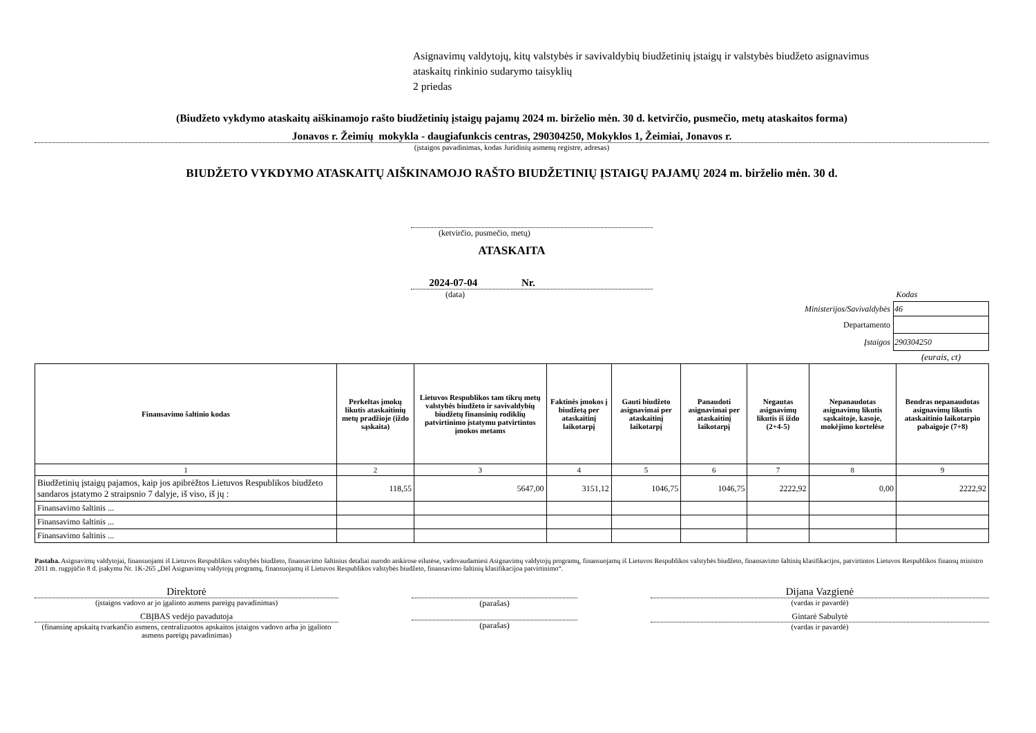Asignavimų valdytojų, kitų valstybės ir savivaldybių biudžetinių įstaigų ir valstybės biudžeto asignavimus
ataskaitų rinkinio sudarymo taisyklių
2 priedas
(Biudžeto vykdymo ataskaitų aiškinamojo rašto biudžetinių įstaigų pajamų 2024 m. birželio mėn. 30 d. ketvirčio, pusmečio, metų ataskaitos forma)
Jonavos r. Žeimių mokykla - daugiafunkcis centras, 290304250, Mokyklos 1, Žeimiai, Jonavos r.
(įstaigos pavadinimas, kodas Juridinių asmenų registre, adresas)
BIUDŽETO VYKDYMO ATASKAITŲ AIŠKINAMOJO RAŠTO BIUDŽETINIŲ ĮSTAIGŲ PAJAMŲ 2024 m. birželio mėn. 30 d.
(ketvirčio, pusmečio, metų)
ATASKAITA
2024-07-04 Nr.
(data)
| | Kodas |
| Ministerijos/Savivaldybės | 46 |
| Departamento | |
| Įstaigos | 290304250 |
| | (eurais, ct) |
| Finansavimo šaltinio kodas | Perkeltas įmokų likutis ataskaitinių metų pradžioje (iždo sąskaita) | Lietuvos Respublikos tam tikrų metų valstybės biudžeto ir savivaldybių biudžetų finansinių rodiklių patvirtinimo įstatymu patvirtintos įmokos metams | Faktinės įmokos į biudžetą per ataskaitinį laikotarpį | Gauti biudžeto asignavimai per ataskaitinį laikotarpį | Panaudoti asignavimai per ataskaitinį laikotarpį | Negautas asignavimų likutis iš iždo (2+4-5) | Nepanaudotas asignavimų likutis sąskaitoje, kasoje, mokėjimo kortelėse | Bendras nepanaudotas asignavimų likutis ataskaitinio laikotarpio pabaigoje (7+8) |
| --- | --- | --- | --- | --- | --- | --- | --- | --- |
| 1 | 2 | 3 | 4 | 5 | 6 | 7 | 8 | 9 |
| Biudžetinių įstaigų pajamos, kaip jos apibrėžtos Lietuvos Respublikos biudžeto sandaros įstatymo 2 straipsnio 7 dalyje, iš viso, iš jų : | 118,55 | 5647,00 | 3151,12 | 1046,75 | 1046,75 | 2222,92 | 0,00 | 2222,92 |
| Finansavimo šaltinis ... | | | | | | | | |
| Finansavimo šaltinis ... | | | | | | | | |
| Finansavimo šaltinis ... | | | | | | | | |
Pastaba. Asignavimų valdytojai, finansuojami iš Lietuvos Respublikos valstybės biudžeto, finansavimo šaltinius detaliai nurodo atskirose eilutėse, vadovaudamiesi Asignavimų valdytojų programų, finansuojamų iš Lietuvos Respublikos valstybės biudžeto, finansavimo šaltinių klasifikacijos, patvirtintos Lietuvos Respublikos finansų ministro 2011 m. rugpjūčio 8 d. įsakymu Nr. 1K-265 „Dėl Asignavimų valdytojų programų, finansuojamų iš Lietuvos Respublikos valstybės biudžeto, finansavimo šaltinių klasifikacijoa patvirtinimo“.
Direktorė
(įstaigos vadovo ar jo įgalioto asmens pareigų pavadinimas)
(parašas)
Dijana Vazgienė
(vardas ir pavardė)
CBĮBAS vedėjo pavadutoja
(finansinę apskaitą tvarkančio asmens, centralizuotos apskaitos įstaigos vadovo arba jo įgalioto asmens pareigų pavadinimas)
(parašas) Gintarė Sabulytė
(vardas ir pavardė)